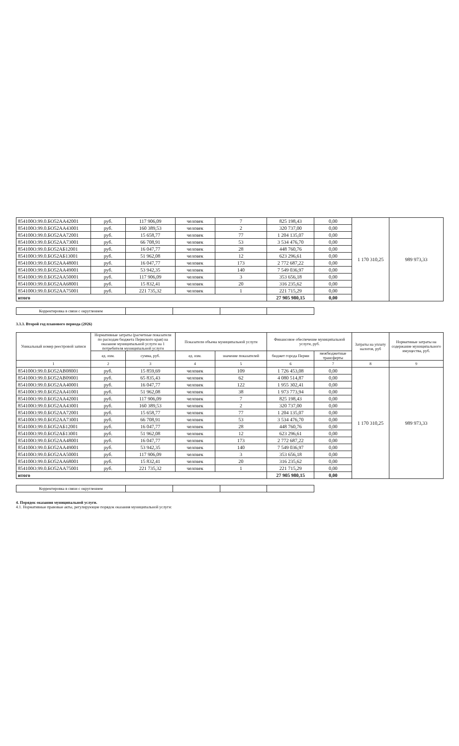| 854100О.99.0.БО52АА42001 | руб. | 117 906,09 | человек | 7 | 825 198,43 | 0,00 | 1 170 310,25 | 989 973,33 |
| 854100О.99.0.БО52АА43001 | руб. | 160 389,53 | человек | 2 | 320 737,00 | 0,00 | | |
| 854100О.99.0.БО52АА72001 | руб. | 15 658,77 | человек | 77 | 1 204 135,07 | 0,00 | | |
| 854100О.99.0.БО52АА73001 | руб. | 66 708,91 | человек | 53 | 3 534 476,70 | 0,00 | | |
| 854100О.99.0.БО52АБ12001 | руб. | 16 047,77 | человек | 28 | 448 760,76 | 0,00 | | |
| 854100О.99.0.БО52АБ13001 | руб. | 51 962,08 | человек | 12 | 623 296,61 | 0,00 | | |
| 854100О.99.0.БО52АА48001 | руб. | 16 047,77 | человек | 173 | 2 772 687,22 | 0,00 | | |
| 854100О.99.0.БО52АА49001 | руб. | 53 942,35 | человек | 140 | 7 549 036,97 | 0,00 | | |
| 854100О.99.0.БО52АА50001 | руб. | 117 906,09 | человек | 3 | 353 656,18 | 0,00 | | |
| 854100О.99.0.БО52АА68001 | руб. | 15 832,41 | человек | 20 | 316 235,62 | 0,00 | | |
| 854100О.99.0.БО52АА75001 | руб. | 221 735,32 | человек | 1 | 221 715,29 | 0,00 | | |
| итого | | | | | 27 905 980,15 | 0,00 | | |
| Корректировка в связи с округлением | | | | |
3.3.3. Второй год планового периода (2026)
| Уникальный номер реестровой записи | Нормативные затраты (расчетные показатели по расходам бюджета Пермского края) на оказание муниципальной услуги на 1 потребителя муниципальной услуги | | Показатели объема муниципальной услуги | | Финансовое обеспечение муниципальной услуги, руб. | | Затраты на уплату налогов, руб | Норматиные затраты на содержание муниципального имущества, руб. |
| --- | --- | --- | --- | --- | --- | --- | --- | --- |
| | ед. изм. | сумма, руб. | ед. изм. | значение показателей | бюджет города Перми | межбюджетные трансферты | | |
| 1 | 2 | 3 | 4 | 5 | 6 | 7 | 8 | 9 |
| 854100О.99.0.БО52АВ08001 | руб. | 15 859,69 | человек | 109 | 1 726 453,08 | 0,00 | 1 170 310,25 | 989 973,33 |
| 854100О.99.0.БО52АВ09001 | руб. | 65 835,43 | человек | 62 | 4 080 514,87 | 0,00 | | |
| 854100О.99.0.БО52АА40001 | руб. | 16 047,77 | человек | 122 | 1 955 302,41 | 0,00 | | |
| 854100О.99.0.БО52АА41001 | руб. | 51 962,08 | человек | 38 | 1 973 773,94 | 0,00 | | |
| 854100О.99.0.БО52АА42001 | руб. | 117 906,09 | человек | 7 | 825 198,43 | 0,00 | | |
| 854100О.99.0.БО52АА43001 | руб. | 160 389,53 | человек | 2 | 320 737,00 | 0,00 | | |
| 854100О.99.0.БО52АА72001 | руб. | 15 658,77 | человек | 77 | 1 204 135,07 | 0,00 | | |
| 854100О.99.0.БО52АА73001 | руб. | 66 708,91 | человек | 53 | 3 534 476,70 | 0,00 | | |
| 854100О.99.0.БО52АБ12001 | руб. | 16 047,77 | человек | 28 | 448 760,76 | 0,00 | | |
| 854100О.99.0.БО52АБ13001 | руб. | 51 962,08 | человек | 12 | 623 296,61 | 0,00 | | |
| 854100О.99.0.БО52АА48001 | руб. | 16 047,77 | человек | 173 | 2 772 687,22 | 0,00 | | |
| 854100О.99.0.БО52АА49001 | руб. | 53 942,35 | человек | 140 | 7 549 036,97 | 0,00 | | |
| 854100О.99.0.БО52АА50001 | руб. | 117 906,09 | человек | 3 | 353 656,18 | 0,00 | | |
| 854100О.99.0.БО52АА68001 | руб. | 15 832,41 | человек | 20 | 316 235,62 | 0,00 | | |
| 854100О.99.0.БО52АА75001 | руб. | 221 735,32 | человек | 1 | 221 715,29 | 0,00 | | |
| итого | | | | | 27 905 980,15 | 0,00 | | |
| Корректировка в связи с округлением | | | | |
4. Порядок оказания муниципальной услуги.
4.1. Нормативные правовые акты, регулирующие порядок оказания муниципальной услуги: